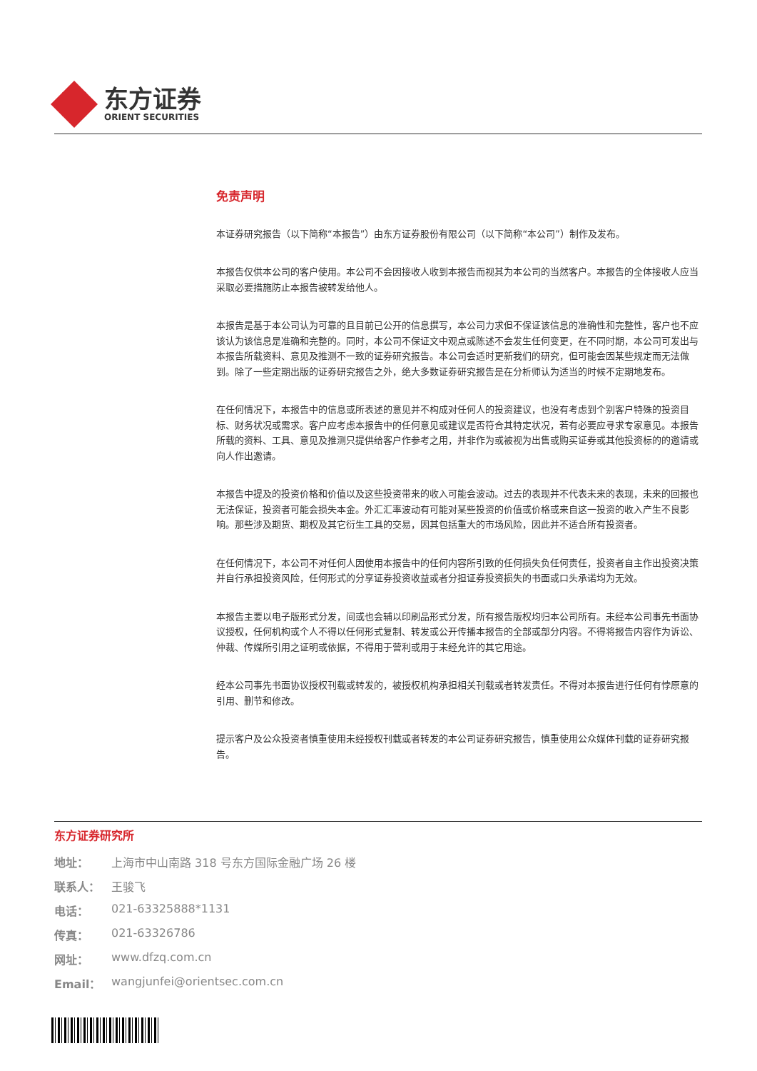东方证券
ORIENT SECURITIES
免责声明
本证券研究报告（以下简称“本报告”）由东方证券股份有限公司（以下简称“本公司”）制作及发布。
本报告仅供本公司的客户使用。本公司不会因接收人收到本报告而视其为本公司的当然客户。本报告的全体接收人应当采取必要措施防止本报告被转发给他人。
本报告是基于本公司认为可靠的且目前已公开的信息撰写，本公司力求但不保证该信息的准确性和完整性，客户也不应该认为该信息是准确和完整的。同时，本公司不保证文中观点或陈述不会发生任何变更，在不同时期，本公司可发出与本报告所载资料、意见及推测不一致的证券研究报告。本公司会适时更新我们的研究，但可能会因某些规定而无法做到。除了一些定期出版的证券研究报告之外，绝大多数证券研究报告是在分析师认为适当的时候不定期地发布。
在任何情况下，本报告中的信息或所表述的意见并不构成对任何人的投资建议，也没有考虑到个别客户特殊的投资目标、财务状况或需求。客户应考虑本报告中的任何意见或建议是否符合其特定状况，若有必要应寻求专家意见。本报告所载的资料、工具、意见及推测只提供给客户作参考之用，并非作为或被视为出售或购买证券或其他投资标的的邀请或向人作出邀请。
本报告中提及的投资价格和价值以及这些投资带来的收入可能会波动。过去的表现并不代表未来的表现，未来的回报也无法保证，投资者可能会损失本金。外汇汇率波动有可能对某些投资的价值或价格或来自这一投资的收入产生不良影响。那些涉及期货、期权及其它衍生工具的交易，因其包括重大的市场风险，因此并不适合所有投资者。
在任何情况下，本公司不对任何人因使用本报告中的任何内容所引致的任何损失负任何责任，投资者自主作出投资决策并自行承担投资风险，任何形式的分享证券投资收益或者分担证券投资损失的书面或口头承诺均为无效。
本报告主要以电子版形式分发，间或也会辅以印刷品形式分发，所有报告版权均归本公司所有。未经本公司事先书面协议授权，任何机构或个人不得以任何形式复制、转发或公开传播本报告的全部或部分内容。不得将报告内容作为诉讼、仲裁、传媒所引用之证明或依据，不得用于营利或用于未经允许的其它用途。
经本公司事先书面协议授权刊载或转发的，被授权机构承担相关刊载或者转发责任。不得对本报告进行任何有悖原意的引用、删节和修改。
提示客户及公众投资者慎重使用未经授权刊载或者转发的本公司证券研究报告，慎重使用公众媒体刊载的证券研究报告。
东方证券研究所
地址： 上海市中山南路 318 号东方国际金融广场 26 楼
联系人： 王骏飞
电话： 021-63325888*1131
传真： 021-63326786
网址： www.dfzq.com.cn
Email： wangjunfei@orientsec.com.cn